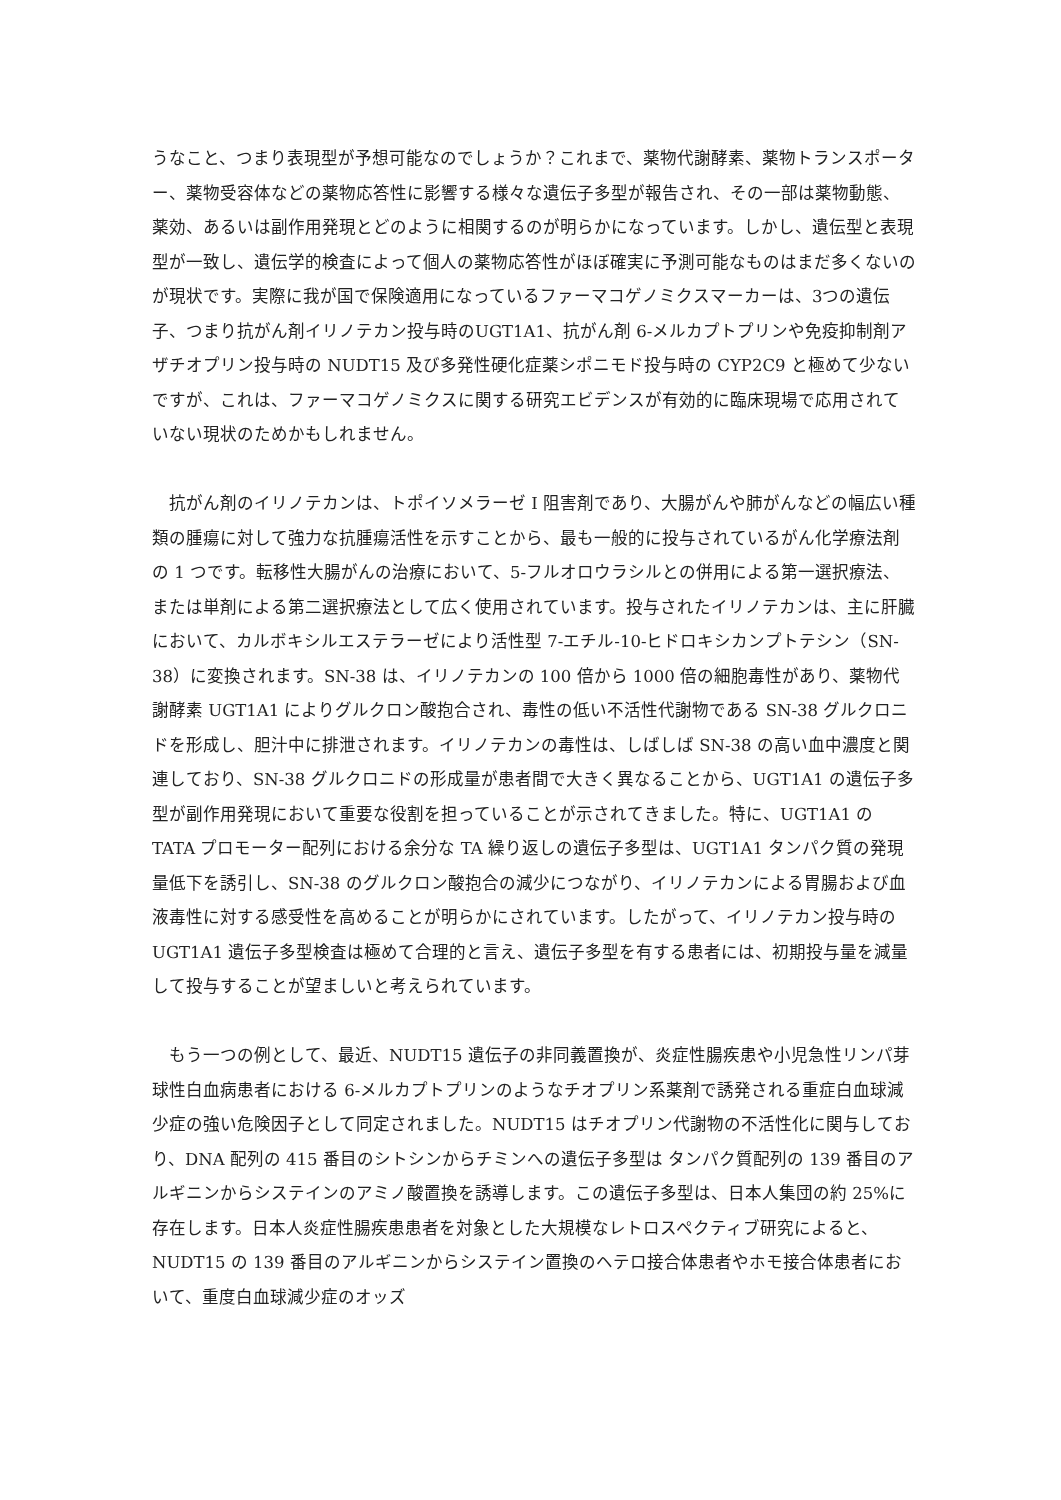うなこと、つまり表現型が予想可能なのでしょうか？これまで、薬物代謝酵素、薬物トランスポーター、薬物受容体などの薬物応答性に影響する様々な遺伝子多型が報告され、その一部は薬物動態、薬効、あるいは副作用発現とどのように相関するのが明らかになっています。しかし、遺伝型と表現型が一致し、遺伝学的検査によって個人の薬物応答性がほぼ確実に予測可能なものはまだ多くないのが現状です。実際に我が国で保険適用になっているファーマコゲノミクスマーカーは、3つの遺伝子、つまり抗がん剤イリノテカン投与時のUGT1A1、抗がん剤 6-メルカプトプリンや免疫抑制剤アザチオプリン投与時の NUDT15 及び多発性硬化症薬シポニモド投与時の CYP2C9 と極めて少ないですが、これは、ファーマコゲノミクスに関する研究エビデンスが有効的に臨床現場で応用されていない現状のためかもしれません。
　抗がん剤のイリノテカンは、トポイソメラーゼ I 阻害剤であり、大腸がんや肺がんなどの幅広い種類の腫瘍に対して強力な抗腫瘍活性を示すことから、最も一般的に投与されているがん化学療法剤の 1 つです。転移性大腸がんの治療において、5-フルオロウラシルとの併用による第一選択療法、または単剤による第二選択療法として広く使用されています。投与されたイリノテカンは、主に肝臓において、カルボキシルエステラーゼにより活性型 7-エチル-10-ヒドロキシカンプトテシン（SN-38）に変換されます。SN-38 は、イリノテカンの 100 倍から 1000 倍の細胞毒性があり、薬物代謝酵素 UGT1A1 によりグルクロン酸抱合され、毒性の低い不活性代謝物である SN-38 グルクロニドを形成し、胆汁中に排泄されます。イリノテカンの毒性は、しばしば SN-38 の高い血中濃度と関連しており、SN-38 グルクロニドの形成量が患者間で大きく異なることから、UGT1A1 の遺伝子多型が副作用発現において重要な役割を担っていることが示されてきました。特に、UGT1A1 の TATA プロモーター配列における余分な TA 繰り返しの遺伝子多型は、UGT1A1 タンパク質の発現量低下を誘引し、SN-38 のグルクロン酸抱合の減少につながり、イリノテカンによる胃腸および血液毒性に対する感受性を高めることが明らかにされています。したがって、イリノテカン投与時の UGT1A1 遺伝子多型検査は極めて合理的と言え、遺伝子多型を有する患者には、初期投与量を減量して投与することが望ましいと考えられています。
　もう一つの例として、最近、NUDT15 遺伝子の非同義置換が、炎症性腸疾患や小児急性リンパ芽球性白血病患者における 6-メルカプトプリンのようなチオプリン系薬剤で誘発される重症白血球減少症の強い危険因子として同定されました。NUDT15 はチオプリン代謝物の不活性化に関与しており、DNA 配列の 415 番目のシトシンからチミンへの遺伝子多型は タンパク質配列の 139 番目のアルギニンからシステインのアミノ酸置換を誘導します。この遺伝子多型は、日本人集団の約 25%に存在します。日本人炎症性腸疾患患者を対象とした大規模なレトロスペクティブ研究によると、NUDT15 の 139 番目のアルギニンからシステイン置換のヘテロ接合体患者やホモ接合体患者において、重度白血球減少症のオッズ